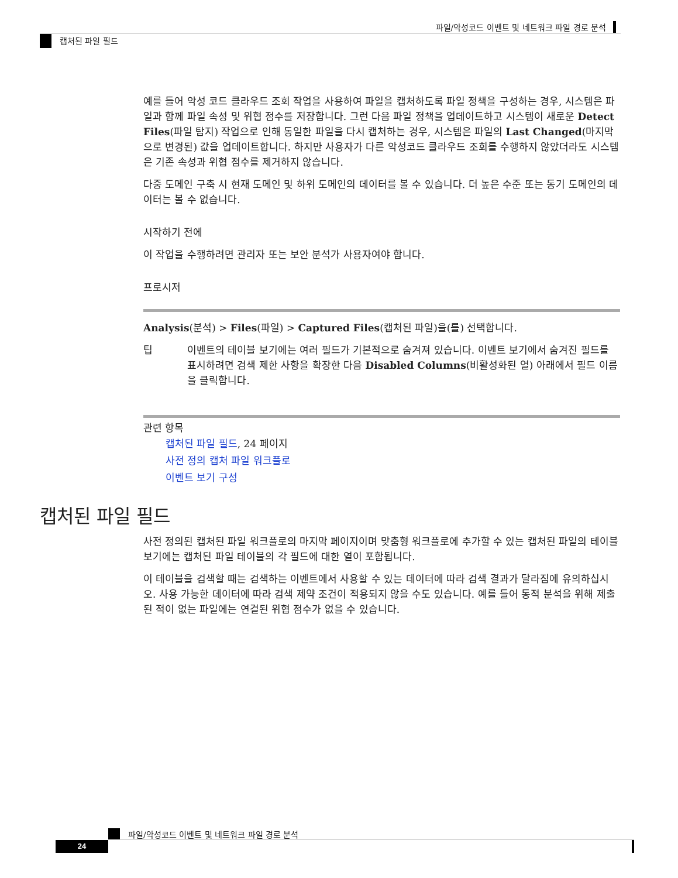파일/악성코드 이벤트 및 네트워크 파일 경로 분석
캡처된 파일 필드
예를 들어 악성 코드 클라우드 조회 작업을 사용하여 파일을 캡처하도록 파일 정책을 구성하는 경우, 시스템은 파일과 함께 파일 속성 및 위협 점수를 저장합니다. 그런 다음 파일 정책을 업데이트하고 시스템이 새로운 Detect Files(파일 탐지) 작업으로 인해 동일한 파일을 다시 캡처하는 경우, 시스템은 파일의 Last Changed(마지막으로 변경된) 값을 업데이트합니다. 하지만 사용자가 다른 악성코드 클라우드 조회를 수행하지 않았더라도 시스템은 기존 속성과 위협 점수를 제거하지 않습니다.
다중 도메인 구축 시 현재 도메인 및 하위 도메인의 데이터를 볼 수 있습니다. 더 높은 수준 또는 동기 도메인의 데이터는 볼 수 없습니다.
시작하기 전에
이 작업을 수행하려면 관리자 또는 보안 분석가 사용자여야 합니다.
프로시저
Analysis(분석) > Files(파일) > Captured Files(캡처된 파일)을(를) 선택합니다.
팁 이벤트의 테이블 보기에는 여러 필드가 기본적으로 숨겨져 있습니다. 이벤트 보기에서 숨겨진 필드를 표시하려면 검색 제한 사항을 확장한 다음 Disabled Columns(비활성화된 열) 아래에서 필드 이름을 클릭합니다.
관련 항목
캡처된 파일 필드, 24 페이지
사전 정의 캡처 파일 워크플로
이벤트 보기 구성
캡처된 파일 필드
사전 정의된 캡처된 파일 워크플로의 마지막 페이지이며 맞춤형 워크플로에 추가할 수 있는 캡처된 파일의 테이블 보기에는 캡처된 파일 테이블의 각 필드에 대한 열이 포함됩니다.
이 테이블을 검색할 때는 검색하는 이벤트에서 사용할 수 있는 데이터에 따라 검색 결과가 달라짐에 유의하십시오. 사용 가능한 데이터에 따라 검색 제약 조건이 적용되지 않을 수도 있습니다. 예를 들어 동적 분석을 위해 제출된 적이 없는 파일에는 연결된 위협 점수가 없을 수 있습니다.
파일/악성코드 이벤트 및 네트워크 파일 경로 분석
24